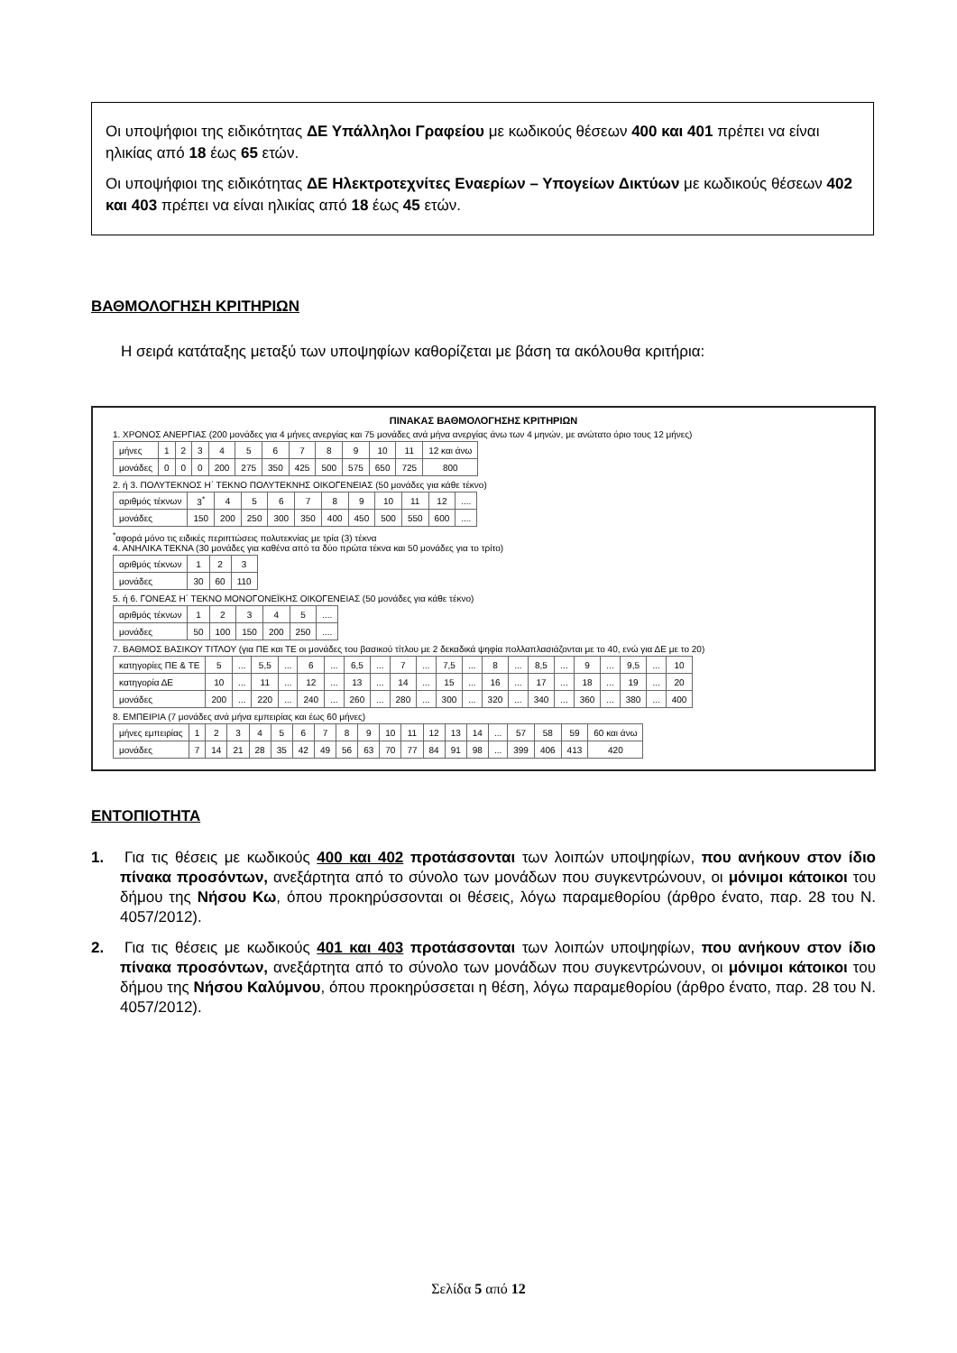Οι υποψήφιοι της ειδικότητας ΔΕ Υπάλληλοι Γραφείου με κωδικούς θέσεων 400 και 401 πρέπει να είναι ηλικίας από 18 έως 65 ετών.
Οι υποψήφιοι της ειδικότητας ΔΕ Ηλεκτροτεχνίτες Εναερίων – Υπογείων Δικτύων με κωδικούς θέσεων 402 και 403 πρέπει να είναι ηλικίας από 18 έως 45 ετών.
ΒΑΘΜΟΛΟΓΗΣΗ ΚΡΙΤΗΡΙΩΝ
Η σειρά κατάταξης μεταξύ των υποψηφίων καθορίζεται με βάση τα ακόλουθα κριτήρια:
ΠΙΝΑΚΑΣ ΒΑΘΜΟΛΟΓΗΣΗΣ ΚΡΙΤΗΡΙΩΝ
1. ΧΡΟΝΟΣ ΑΝΕΡΓΙΑΣ (200 μονάδες για 4 μήνες ανεργίας και 75 μονάδες ανά μήνα ανεργίας άνω των 4 μηνών, με ανώτατο όριο τους 12 μήνες)
| μήνες | 1 | 2 | 3 | 4 | 5 | 6 | 7 | 8 | 9 | 10 | 11 | 12 και άνω |
| μονάδες | 0 | 0 | 0 | 200 | 275 | 350 | 425 | 500 | 575 | 650 | 725 | 800 |
2. ή 3. ΠΟΛΥΤΕΚΝΟΣ Η΄ ΤΕΚΝΟ ΠΟΛΥΤΕΚΝΗΣ ΟΙΚΟΓΕΝΕΙΑΣ (50 μονάδες για κάθε τέκνο)
| αριθμός τέκνων | 3<sup>*</sup> | 4 | 5 | 6 | 7 | 8 | 9 | 10 | 11 | 12 | .... |
| μονάδες | 150 | 200 | 250 | 300 | 350 | 400 | 450 | 500 | 550 | 600 | .... |
<sup>*</sup> αφορά μόνο τις ειδικές περιπτώσεις πολυτεκνίας με τρία (3) τέκνα
4. ΑΝΗΛΙΚΑ ΤΕΚΝΑ (30 μονάδες για καθένα από τα δύο πρώτα τέκνα και 50 μονάδες για το τρίτο)
| αριθμός τέκνων | 1 | 2 | 3 |
| μονάδες | 30 | 60 | 110 |
5. ή 6. ΓΟΝΕΑΣ Η΄ ΤΕΚΝΟ ΜΟΝΟΓΟΝΕΪΚΗΣ ΟΙΚΟΓΕΝΕΙΑΣ (50 μονάδες για κάθε τέκνο)
| αριθμός τέκνων | 1 | 2 | 3 | 4 | 5 | .... |
| μονάδες | 50 | 100 | 150 | 200 | 250 | .... |
7. ΒΑΘΜΟΣ ΒΑΣΙΚΟΥ ΤΙΤΛΟΥ (για ΠΕ και ΤΕ οι μονάδες του βασικού τίτλου με 2 δεκαδικά ψηφία πολλαπλασιάζονται με το 40, ενώ για ΔΕ με το 20)
| κατηγορίες ΠΕ & ΤΕ | 5 | ... | 5,5 | ... | 6 | ... | 6,5 | ... | 7 | ... | 7,5 | ... | 8 | ... | 8,5 | ... | 9 | ... | 9,5 | ... | 10 |
| κατηγορία ΔΕ | 10 | ... | 11 | ... | 12 | ... | 13 | ... | 14 | ... | 15 | ... | 16 | ... | 17 | ... | 18 | ... | 19 | ... | 20 |
| μονάδες | 200 | ... | 220 | ... | 240 | ... | 260 | ... | 280 | ... | 300 | ... | 320 | ... | 340 | ... | 360 | ... | 380 | ... | 400 |
8. ΕΜΠΕΙΡΙΑ (7 μονάδες ανά μήνα εμπειρίας και έως 60 μήνες)
| μήνες εμπειρίας | 1 | 2 | 3 | 4 | 5 | 6 | 7 | 8 | 9 | 10 | 11 | 12 | 13 | 14 | ... | 57 | 58 | 59 | 60 και άνω |
| μονάδες | 7 | 14 | 21 | 28 | 35 | 42 | 49 | 56 | 63 | 70 | 77 | 84 | 91 | 98 | ... | 399 | 406 | 413 | 420 |
ΕΝΤΟΠΙΟΤΗΤΑ
1. Για τις θέσεις με κωδικούς 400 και 402 προτάσσονται των λοιπών υποψηφίων, που ανήκουν στον ίδιο πίνακα προσόντων, ανεξάρτητα από το σύνολο των μονάδων που συγκεντρώνουν, οι μόνιμοι κάτοικοι του δήμου της Νήσου Κω, όπου προκηρύσσονται οι θέσεις, λόγω παραμεθορίου (άρθρο ένατο, παρ. 28 του Ν. 4057/2012).
2. Για τις θέσεις με κωδικούς 401 και 403 προτάσσονται των λοιπών υποψηφίων, που ανήκουν στον ίδιο πίνακα προσόντων, ανεξάρτητα από το σύνολο των μονάδων που συγκεντρώνουν, οι μόνιμοι κάτοικοι του δήμου της Νήσου Καλύμνου, όπου προκηρύσσεται η θέση, λόγω παραμεθορίου (άρθρο ένατο, παρ. 28 του Ν. 4057/2012).
Σελίδα 5 από 12